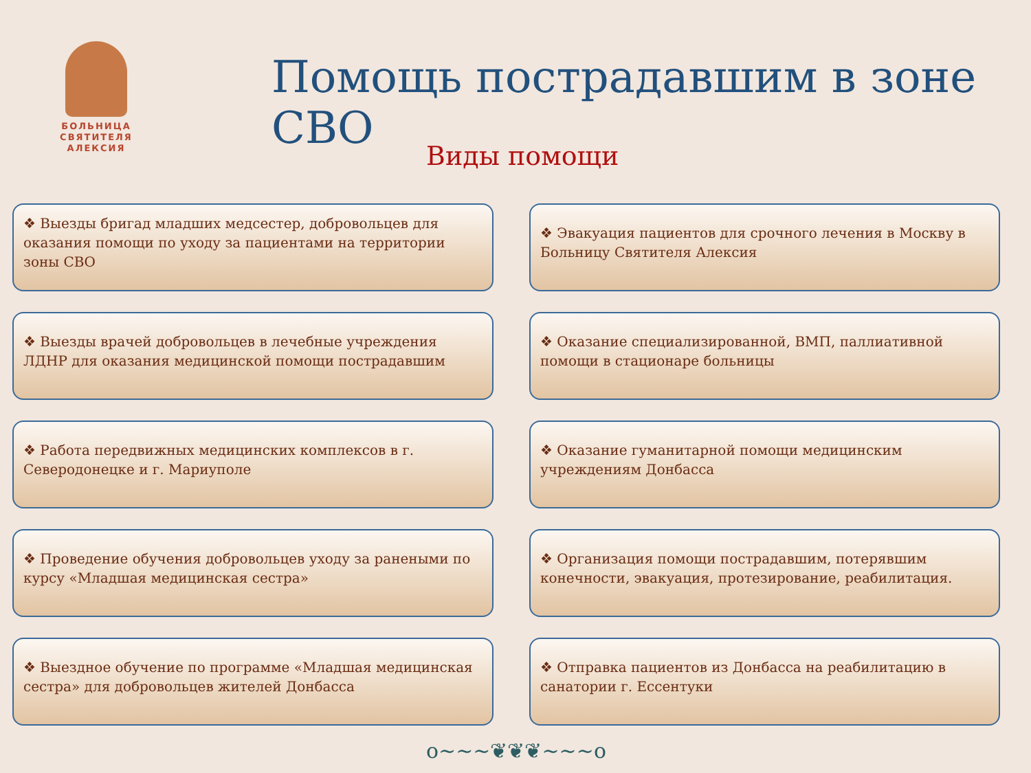БОЛЬНИЦА
СВЯТИТЕЛЯ
АЛЕКСИЯ
Помощь пострадавшим в зоне СВО
Виды помощи
❖ Выезды бригад младших медсестер, добровольцев для оказания помощи по уходу за пациентами на территории зоны СВО
❖ Эвакуация пациентов для срочного лечения в Москву в Больницу Святителя Алексия
❖ Выезды врачей добровольцев в лечебные учреждения ЛДНР для оказания медицинской помощи пострадавшим
❖ Оказание специализированной, ВМП, паллиативной помощи в стационаре больницы
❖ Работа передвижных медицинских комплексов в г. Северодонецке и г. Мариуполе
❖ Оказание гуманитарной помощи медицинским учреждениям Донбасса
❖ Проведение обучения добровольцев уходу за ранеными по курсу «Младшая медицинская сестра»
❖ Организация помощи пострадавшим, потерявшим конечности, эвакуация, протезирование, реабилитация.
❖ Выездное обучение по программе «Младшая медицинская сестра» для добровольцев жителей Донбасса
❖ Отправка пациентов из Донбасса на реабилитацию в санатории г. Ессентуки
o~~~❦❦❦~~~o